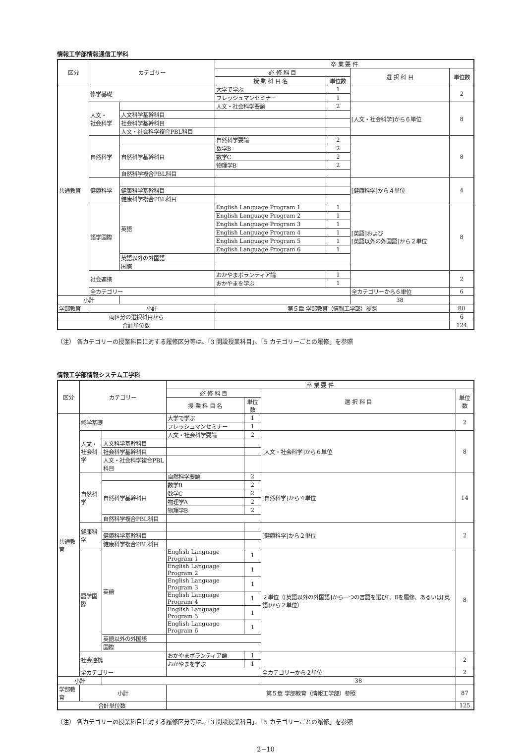情報工学部情報通信工学科
| 区分 | カテゴリー | | 卒 業 要 件 | | | |
| --- | --- | --- | --- | --- | --- | --- |
| | | | 必 修 科 目 | | 選 択 科 目 | 単位数 |
| | | | 授 業 科 目 名 | 単位数 | | |
| 共通教育 | 修学基礎 | | 大学で学ぶ | 1 | | 2 |
| | | | フレッシュマンセミナー | 1 | | |
| | 人文・ 社会科学 | | 人文・社会科学要論 | 2 | [人文・社会科学]から６単位 | 8 |
| | | 人文科学基幹科目 | | | | |
| | | 社会科学基幹科目 | | | | |
| | | 人文・社会科学複合PBL科目 | | | | |
| | 自然科学 | | 自然科学要論 | 2 | | 8 |
| | | 自然科学基幹科目 | 数学B | 2 | | |
| | | | 数学C | 2 | | |
| | | | 物理学B | 2 | | |
| | | 自然科学複合PBL科目 | | | | |
| | 健康科学 | | | | [健康科学]から４単位 | 4 |
| | | 健康科学基幹科目 | | | | |
| | | 健康科学複合PBL科目 | | | | |
| | 語学国際 | 英語 | English Language Program 1 | 1 | [英語]および [英語以外の外国語]から２単位 | 8 |
| | | | English Language Program 2 | 1 | | |
| | | | English Language Program 3 | 1 | | |
| | | | English Language Program 4 | 1 | | |
| | | | English Language Program 5 | 1 | | |
| | | | English Language Program 6 | 1 | | |
| | | 英語以外の外国語 | | | | |
| | | 国際 | | | | |
| | 社会連携 | | おかやまボランティア論 | 1 | | 2 |
| | | | おかやまを学ぶ | 1 | | |
| | 全カテゴリー | | | | 全カテゴリーから６単位 | 6 |
| 小計 | | | | | 38 | |
| 学部教育 | 小計 | | 第５章 学部教育（情報工学部）参照 | | | 80 |
| 両区分の選択科目から | | | | | | 6 |
| 合計単位数 | | | | | | 124 |
（注） 各カテゴリーの授業科目に対する履修区分等は、「3 開設授業科目」、「5 カテゴリーごとの履修」を参照
情報工学部情報システム工学科
| 区分 | カテゴリー | | 卒 業 要 件 | | | |
| --- | --- | --- | --- | --- | --- | --- |
| | | | 必 修 科 目 | | 選 択 科 目 | 単位数 |
| | | | 授 業 科 目 名 | 単位数 | | |
| 共通教育 | 修学基礎 | | 大学で学ぶ | 1 | | 2 |
| | | | フレッシュマンセミナー | 1 | | |
| | 人文・ 社会科学 | | 人文・社会科学要論 | 2 | [人文・社会科学]から６単位 | 8 |
| | | 人文科学基幹科目 | | | | |
| | | 社会科学基幹科目 | | | | |
| | | 人文・社会科学複合PBL科目 | | | | |
| | 自然科学 | | 自然科学要論 | 2 | [自然科学]から４単位 | 14 |
| | | 自然科学基幹科目 | 数学B | 2 | | |
| | | | 数学C | 2 | | |
| | | | 物理学A | 2 | | |
| | | | 物理学B | 2 | | |
| | | 自然科学複合PBL科目 | | | | |
| | 健康科学 | | | | [健康科学]から２単位 | 2 |
| | | 健康科学基幹科目 | | | | |
| | | 健康科学複合PBL科目 | | | | |
| | 語学国際 | 英語 | English Language Program 1 | 1 | ２単位（[英語以外の外国語]から一つの言語を選びⅠ、Ⅱを履修、あるいは[英語]から２単位） | 8 |
| | | | English Language Program 2 | 1 | | |
| | | | English Language Program 3 | 1 | | |
| | | | English Language Program 4 | 1 | | |
| | | | English Language Program 5 | 1 | | |
| | | | English Language Program 6 | 1 | | |
| | | 英語以外の外国語 | | | | |
| | | 国際 | | | | |
| | 社会連携 | | おかやまボランティア論 | 1 | | 2 |
| | | | おかやまを学ぶ | 1 | | |
| | 全カテゴリー | | | | 全カテゴリーから２単位 | 2 |
| 小計 | | | | | 38 | |
| 学部教育 | 小計 | | 第５章 学部教育（情報工学部）参照 | | | 87 |
| 合計単位数 | | | | | | 125 |
（注） 各カテゴリーの授業科目に対する履修区分等は、「3 開設授業科目」、「5 カテゴリーごとの履修」を参照
2−10